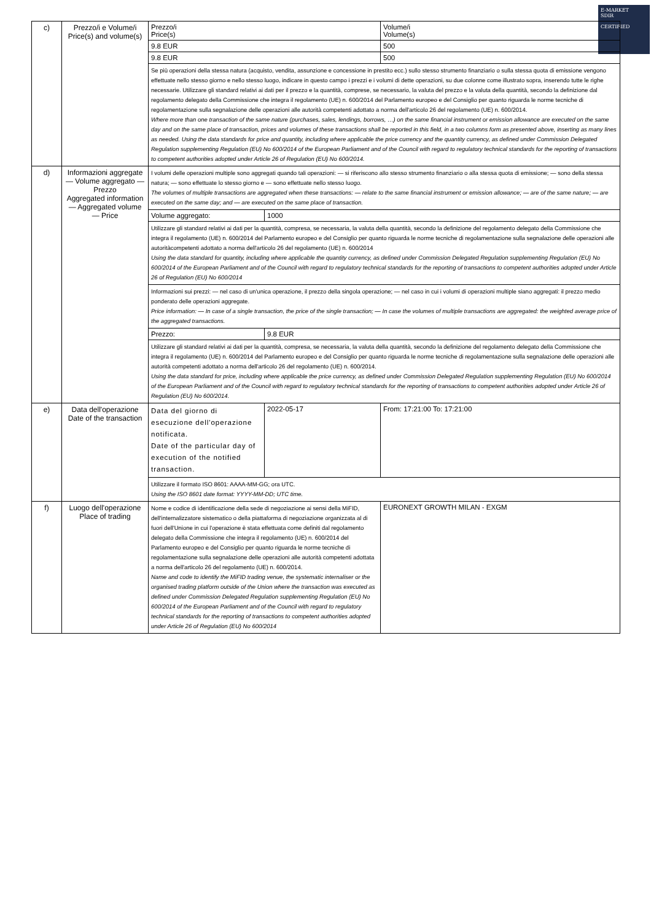E-MARKET
SDIR
CERTIFIED
| c) | Prezzo/i e Volume/i Price(s) and volume(s) | Prezzo/i Price(s) | | Volume/i Volume(s) |
| | | 9.8 EUR | | 500 |
| | | 9.8 EUR | | 500 |
| | | Se più operazioni della stessa natura (acquisto, vendita, assunzione e concessione in prestito ecc.) sullo stesso strumento finanziario o sulla stessa quota di emissione vengono effettuate nello stesso giorno e nello stesso luogo, indicare in questo campo i prezzi e i volumi di dette operazioni, su due colonne come illustrato sopra, inserendo tutte le righe necessarie. Utilizzare gli standard relativi ai dati per il prezzo e la quantità, comprese, se necessario, la valuta del prezzo e la valuta della quantità, secondo la definizione dal regolamento delegato della Commissione che integra il regolamento (UE) n. 600/2014 del Parlamento europeo e del Consiglio per quanto riguarda le norme tecniche di regolamentazione sulla segnalazione delle operazioni alle autorità competenti adottato a norma dell'articolo 26 del regolamento (UE) n. 600/2014. Where more than one transaction of the same nature (purchases, sales, lendings, borrows, …) on the same financial instrument or emission allowance are executed on the same day and on the same place of transaction, prices and volumes of these transactions shall be reported in this field, in a two columns form as presented above, inserting as many lines as needed. Using the data standards for price and quantity, including where applicable the price currency and the quantity currency, as defined under Commission Delegated Regulation supplementing Regulation (EU) No 600/2014 of the European Parliament and of the Council with regard to regulatory technical standards for the reporting of transactions to competent authorities adopted under Article 26 of Regulation (EU) No 600/2014. | | |
| d) | Informazioni aggregate — Volume aggregato — Prezzo Aggregated information — Aggregated volume — Price | I volumi delle operazioni multiple sono aggregati quando tali operazioni: — si riferiscono allo stesso strumento finanziario o alla stessa quota di emissione; — sono della stessa natura; — sono effettuate lo stesso giorno e — sono effettuate nello stesso luogo. The volumes of multiple transactions are aggregated when these transactions: — relate to the same financial instrument or emission allowance; — are of the same nature; — are executed on the same day; and — are executed on the same place of transaction. | | |
| | | Volume aggregato: | 1000 | |
| | | Utilizzare gli standard relativi ai dati per la quantità, compresa, se necessaria, la valuta della quantità, secondo la definizione del regolamento delegato della Commissione che integra il regolamento (UE) n. 600/2014 del Parlamento europeo e del Consiglio per quanto riguarda le norme tecniche di regolamentazione sulla segnalazione delle operazioni alle autoritàcompetenti adottato a norma dell'articolo 26 del regolamento (UE) n. 600/2014 Using the data standard for quantity, including where applicable the quantity currency, as defined under Commission Delegated Regulation supplementing Regulation (EU) No 600/2014 of the European Parliament and of the Council with regard to regulatory technical standards for the reporting of transactions to competent authorities adopted under Article 26 of Regulation (EU) No 600/2014 | | |
| | | Informazioni sui prezzi: — nel caso di un'unica operazione, il prezzo della singola operazione; — nel caso in cui i volumi di operazioni multiple siano aggregati: il prezzo medio ponderato delle operazioni aggregate. Price information: — In case of a single transaction, the price of the single transaction; — In case the volumes of multiple transactions are aggregated: the weighted average price of the aggregated transactions. | | |
| | | Prezzo: | 9.8 EUR | |
| | | Utilizzare gli standard relativi ai dati per la quantità, compresa, se necessaria, la valuta della quantità, secondo la definizione del regolamento delegato della Commissione che integra il regolamento (UE) n. 600/2014 del Parlamento europeo e del Consiglio per quanto riguarda le norme tecniche di regolamentazione sulla segnalazione delle operazioni alle autorità competenti adottato a norma dell'articolo 26 del regolamento (UE) n. 600/2014. Using the data standard for price, including where applicable the price currency, as defined under Commission Delegated Regulation supplementing Regulation (EU) No 600/2014 of the European Parliament and of the Council with regard to regulatory technical standards for the reporting of transactions to competent authorities adopted under Article 26 of Regulation (EU) No 600/2014. | | |
| e) | Data dell'operazione Date of the transaction | Data del giorno di esecuzione dell'operazione notificata. Date of the particular day of execution of the notified transaction. | 2022-05-17 | From: 17:21:00 To: 17:21:00 |
| | | Utilizzare il formato ISO 8601: AAAA-MM-GG; ora UTC. Using the ISO 8601 date format: YYYY-MM-DD; UTC time. | | |
| f) | Luogo dell'operazione Place of trading | Nome e codice di identificazione della sede di negoziazione ai sensi della MiFID, dell'internalizzatore sistematico o della piattaforma di negoziazione organizzata al di fuori dell'Unione in cui l'operazione è stata effettuata come definiti dal regolamento delegato della Commissione che integra il regolamento (UE) n. 600/2014 del Parlamento europeo e del Consiglio per quanto riguarda le norme tecniche di regolamentazione sulla segnalazione delle operazioni alle autorità competenti adottata a norma dell'articolo 26 del regolamento (UE) n. 600/2014. Name and code to identify the MiFID trading venue, the systematic internaliser or the organised trading platform outside of the Union where the transaction was executed as defined under Commission Delegated Regulation supplementing Regulation (EU) No 600/2014 of the European Parliament and of the Council with regard to regulatory technical standards for the reporting of transactions to competent authorities adopted under Article 26 of Regulation (EU) No 600/2014 | | EURONEXT GROWTH MILAN - EXGM |